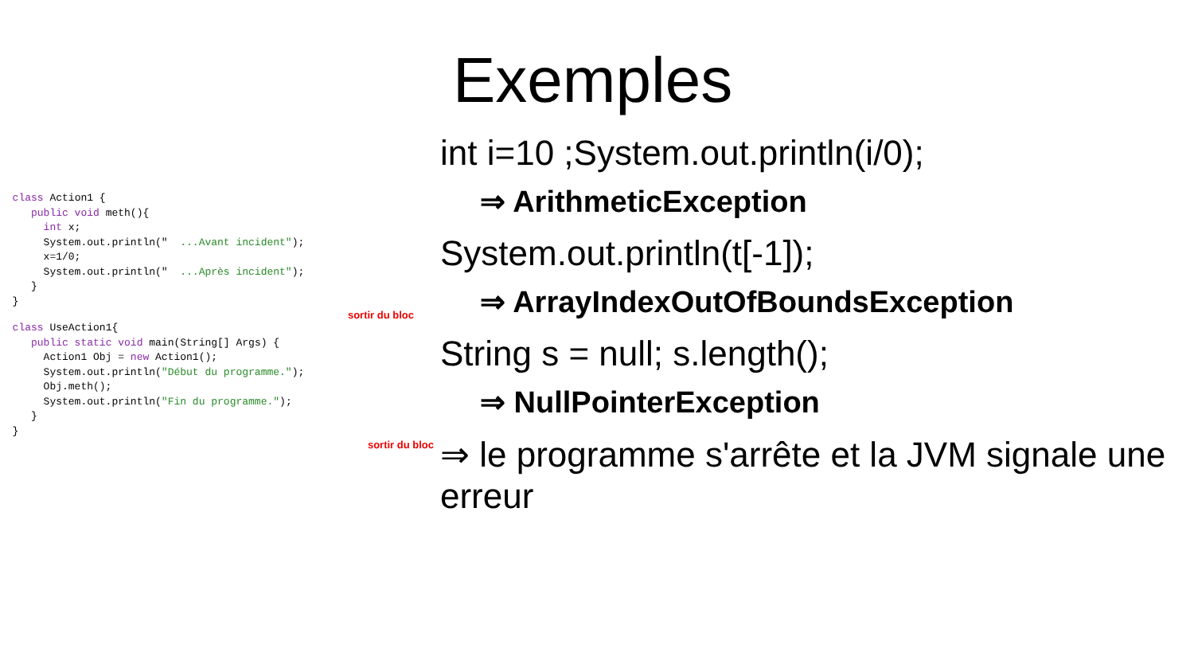class Action1 { public void meth(){ int x; System.out.println(" ...Avant incident"); x=1/0; System.out.println(" ...Après incident"); } }
sortir du bloc
class UseAction1{ public static void main(String[] Args) { Action1 Obj = new Action1(); System.out.println("Début du programme."); Obj.meth(); System.out.println("Fin du programme."); } }
sortir du bloc
Exemples
int i=10 ;System.out.println(i/0);
⇒ ArithmeticException
System.out.println(t[-1]);
⇒ ArrayIndexOutOfBoundsException
String s = null; s.length();
⇒ NullPointerException
⇒ le programme s'arrête et la JVM signale une erreur